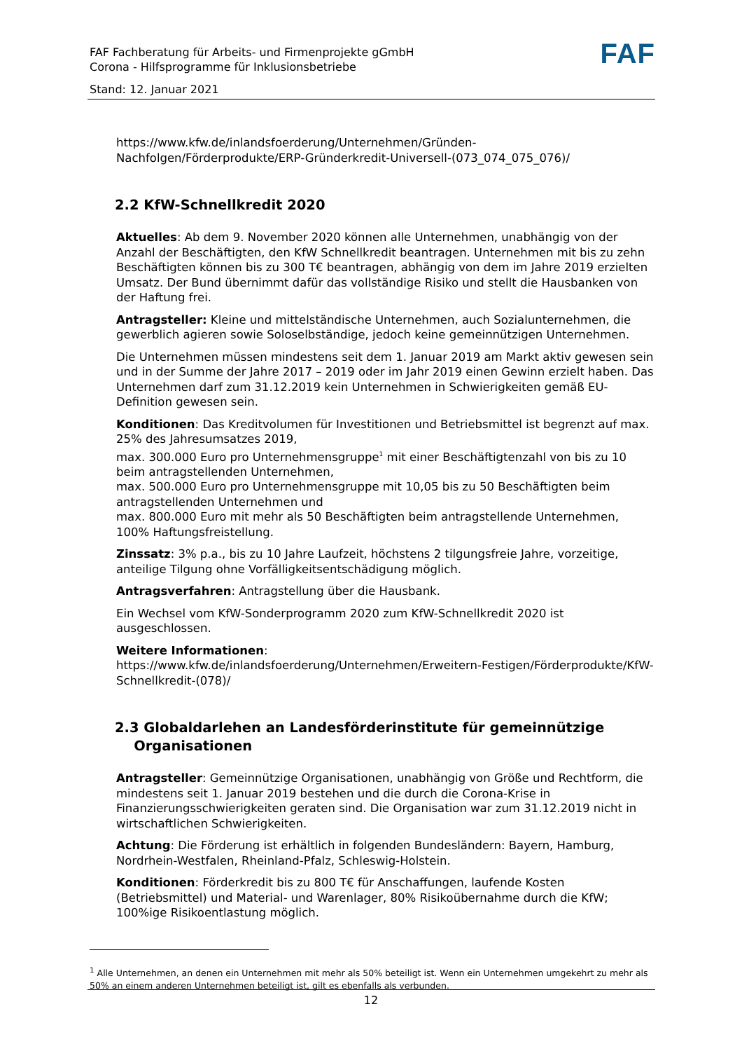FAF Fachberatung für Arbeits- und Firmenprojekte gGmbH
Corona - Hilfsprogramme für Inklusionsbetriebe
Stand: 12. Januar 2021
FAF
https://www.kfw.de/inlandsfoerderung/Unternehmen/Gründen-Nachfolgen/Förderprodukte/ERP-Gründerkredit-Universell-(073_074_075_076)/
2.2 KfW-Schnellkredit 2020
Aktuelles: Ab dem 9. November 2020 können alle Unternehmen, unabhängig von der Anzahl der Beschäftigten, den KfW Schnellkredit beantragen. Unternehmen mit bis zu zehn Beschäftigten können bis zu 300 T€ beantragen, abhängig von dem im Jahre 2019 erzielten Umsatz. Der Bund übernimmt dafür das vollständige Risiko und stellt die Hausbanken von der Haftung frei.
Antragsteller: Kleine und mittelständische Unternehmen, auch Sozialunternehmen, die gewerblich agieren sowie Soloselbständige, jedoch keine gemeinnützigen Unternehmen.
Die Unternehmen müssen mindestens seit dem 1. Januar 2019 am Markt aktiv gewesen sein und in der Summe der Jahre 2017 – 2019 oder im Jahr 2019 einen Gewinn erzielt haben. Das Unternehmen darf zum 31.12.2019 kein Unternehmen in Schwierigkeiten gemäß EU-Definition gewesen sein.
Konditionen: Das Kreditvolumen für Investitionen und Betriebsmittel ist begrenzt auf max. 25% des Jahresumsatzes 2019,
max. 300.000 Euro pro Unternehmensgruppe<sup>1</sup> mit einer Beschäftigtenzahl von bis zu 10 beim antragstellenden Unternehmen,
max. 500.000 Euro pro Unternehmensgruppe mit 10,05 bis zu 50 Beschäftigten beim antragstellenden Unternehmen und
max. 800.000 Euro mit mehr als 50 Beschäftigten beim antragstellende Unternehmen, 100% Haftungsfreistellung.
Zinssatz: 3% p.a., bis zu 10 Jahre Laufzeit, höchstens 2 tilgungsfreie Jahre, vorzeitige, anteilige Tilgung ohne Vorfälligkeitsentschädigung möglich.
Antragsverfahren: Antragstellung über die Hausbank.
Ein Wechsel vom KfW-Sonderprogramm 2020 zum KfW-Schnellkredit 2020 ist ausgeschlossen.
Weitere Informationen:
https://www.kfw.de/inlandsfoerderung/Unternehmen/Erweitern-Festigen/Förderprodukte/KfW-Schnellkredit-(078)/
2.3 Globaldarlehen an Landesförderinstitute für gemeinnützige
Organisationen
Antragsteller: Gemeinnützige Organisationen, unabhängig von Größe und Rechtform, die mindestens seit 1. Januar 2019 bestehen und die durch die Corona-Krise in Finanzierungsschwierigkeiten geraten sind. Die Organisation war zum 31.12.2019 nicht in wirtschaftlichen Schwierigkeiten.
Achtung: Die Förderung ist erhältlich in folgenden Bundesländern: Bayern, Hamburg, Nordrhein-Westfalen, Rheinland-Pfalz, Schleswig-Holstein.
Konditionen: Förderkredit bis zu 800 T€ für Anschaffungen, laufende Kosten (Betriebsmittel) und Material- und Warenlager, 80% Risikoübernahme durch die KfW; 100%ige Risikoentlastung möglich.
<sup>1</sup> Alle Unternehmen, an denen ein Unternehmen mit mehr als 50% beteiligt ist. Wenn ein Unternehmen umgekehrt zu mehr als 50% an einem anderen Unternehmen beteiligt ist, gilt es ebenfalls als verbunden.
12